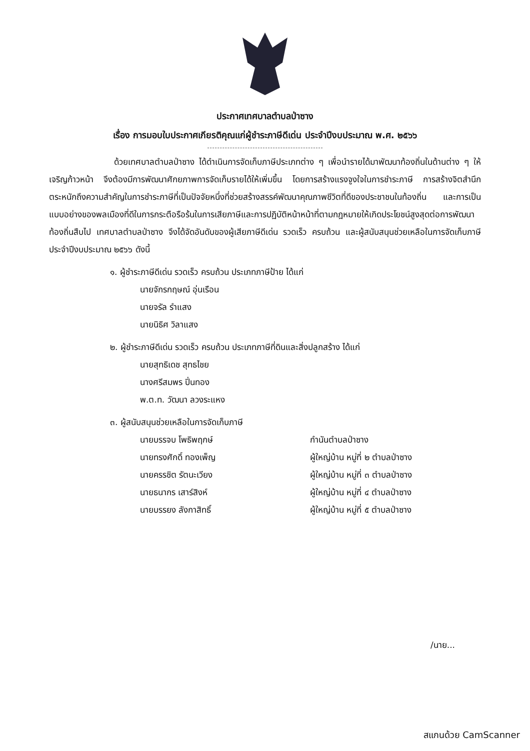ประกาศเทศบาลตำบลป่าซาง
เรื่อง การมอบใบประกาศเกียรติคุณแก่ผู้ชำระภาษีดีเด่น ประจำปีงบประมาณ พ.ศ. ๒๕๖๖
ด้วยเทศบาลตำบลป่าซาง ได้ดำเนินการจัดเก็บภาษีประเภทต่าง ๆ เพื่อนำรายได้มาพัฒนาท้องถิ่นในด้านต่าง ๆ ให้เจริญก้าวหน้า จึงต้องมีการพัฒนาศักยภาพการจัดเก็บรายได้ให้เพิ่มขึ้น โดยการสร้างแรงจูงใจในการชำระภาษี การสร้างจิตสำนึกตระหนักถึงความสำคัญในการชำระภาษีที่เป็นปัจจัยหนึ่งที่ช่วยสร้างสรรค์พัฒนาคุณภาพชีวิตที่ดีของประชาชนในท้องถิ่น และการเป็นแบบอย่างของพลเมืองที่ดีในการกระตือรือร้นในการเสียภาษีและการปฏิบัติหน้าหน้าที่ตามกฎหมายให้เกิดประโยชน์สูงสุดต่อการพัฒนาท้องถิ่นสืบไป เทศบาลตำบลป่าซาง จึงได้จัดอันดับของผู้เสียภาษีดีเด่น รวดเร็ว ครบถ้วน และผู้สนับสนุนช่วยเหลือในการจัดเก็บภาษี ประจำปีงบประมาณ ๒๕๖๖ ดังนี้
๑. ผู้ชำระภาษีดีเด่น รวดเร็ว ครบถ้วน ประเภทภาษีป้าย ได้แก่
นายจักรกฤษณ์ อุ่นเรือน
นายจรัล รำแสง
นายนิธิศ วิลาแสง
๒. ผู้ชำระภาษีดีเด่น รวดเร็ว ครบถ้วน ประเภทภาษีที่ดินและสิ่งปลูกสร้าง ได้แก่
นายสุทธิเดช สุทธไชย
นางศรีสมพร ปิ่นทอง
พ.ต.ท. วัฒนา ลวงระแหง
๓. ผู้สนับสนุนช่วยเหลือในการจัดเก็บภาษี
นายบรรจบ โพธิพฤกษ์ กำนันตำบลป่าซาง
นายทรงศักดิ์ ทองเพ็ญ ผู้ใหญ่บ้าน หมู่ที่ ๒ ตำบลป่าซาง
นายครรชิต รัตนะเวียง ผู้ใหญ่บ้าน หมู่ที่ ๓ ตำบลป่าซาง
นายธนากร เสาร์สิงห์ ผู้ใหญ่บ้าน หมู่ที่ ๔ ตำบลป่าซาง
นายบรรยง ลังกาสิทธิ์ ผู้ใหญ่บ้าน หมู่ที่ ๕ ตำบลป่าซาง
/นาย...
สแกนด้วย CamScanner